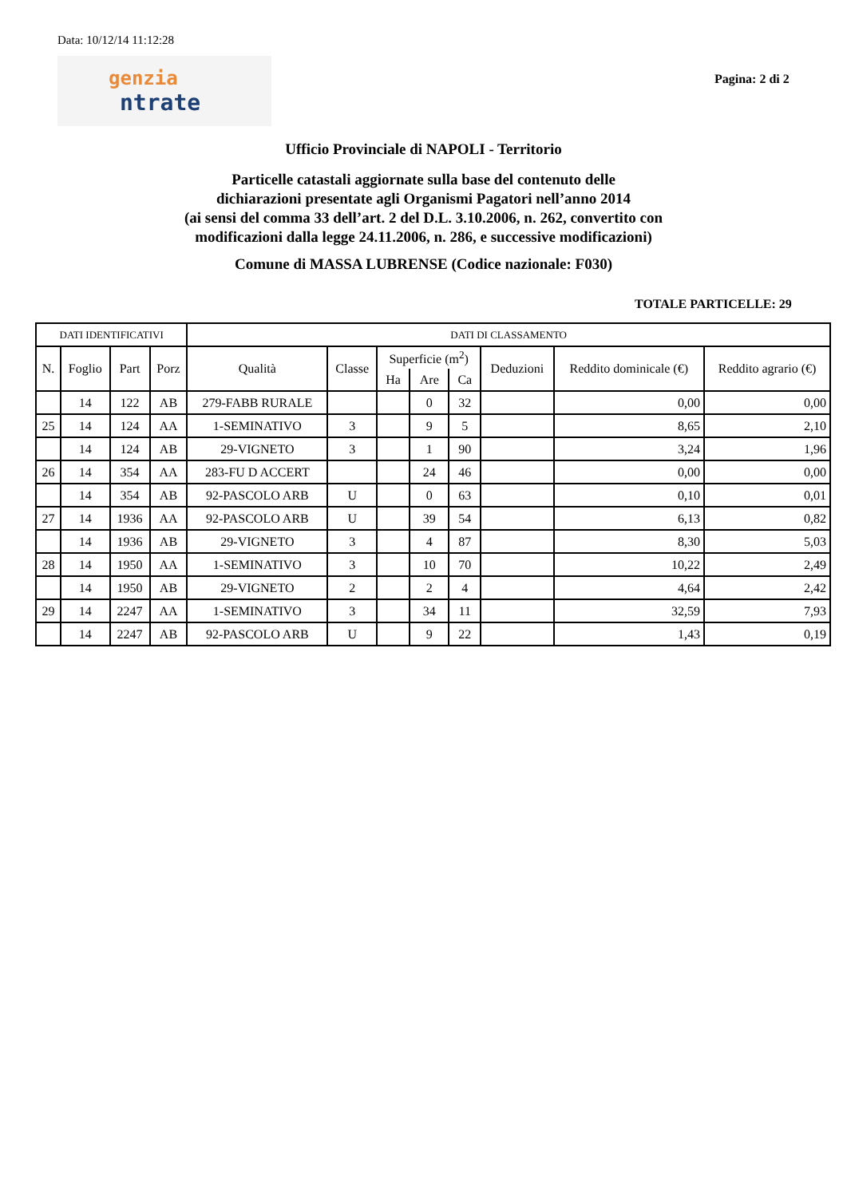Data: 10/12/14 11:12:28
genzia
ntrate
Pagina: 2 di 2
Ufficio Provinciale di NAPOLI - Territorio
Particelle catastali aggiornate sulla base del contenuto delle
dichiarazioni presentate agli Organismi Pagatori nell’anno 2014
(ai sensi del comma 33 dell’art. 2 del D.L. 3.10.2006, n. 262, convertito con
modificazioni dalla legge 24.11.2006, n. 286, e successive modificazioni)
Comune di MASSA LUBRENSE (Codice nazionale: F030)
TOTALE PARTICELLE: 29
| DATI IDENTIFICATIVI | | | | DATI DI CLASSAMENTO | | | | | | | |
| --- | --- | --- | --- | --- | --- | --- | --- | --- | --- | --- | --- |
| N. | Foglio | Part | Porz | Qualità | Classe | Superficie (m<sup>2</sup>) | | | Deduzioni | Reddito dominicale (€) | Reddito agrario (€) |
| | | | | | | Ha | Are | Ca | | | |
| | 14 | 122 | AB | 279-FABB RURALE | | | 0 | 32 | | 0,00 | 0,00 |
| 25 | 14 | 124 | AA | 1-SEMINATIVO | 3 | | 9 | 5 | | 8,65 | 2,10 |
| | 14 | 124 | AB | 29-VIGNETO | 3 | | 1 | 90 | | 3,24 | 1,96 |
| 26 | 14 | 354 | AA | 283-FU D ACCERT | | | 24 | 46 | | 0,00 | 0,00 |
| | 14 | 354 | AB | 92-PASCOLO ARB | U | | 0 | 63 | | 0,10 | 0,01 |
| 27 | 14 | 1936 | AA | 92-PASCOLO ARB | U | | 39 | 54 | | 6,13 | 0,82 |
| | 14 | 1936 | AB | 29-VIGNETO | 3 | | 4 | 87 | | 8,30 | 5,03 |
| 28 | 14 | 1950 | AA | 1-SEMINATIVO | 3 | | 10 | 70 | | 10,22 | 2,49 |
| | 14 | 1950 | AB | 29-VIGNETO | 2 | | 2 | 4 | | 4,64 | 2,42 |
| 29 | 14 | 2247 | AA | 1-SEMINATIVO | 3 | | 34 | 11 | | 32,59 | 7,93 |
| | 14 | 2247 | AB | 92-PASCOLO ARB | U | | 9 | 22 | | 1,43 | 0,19 |